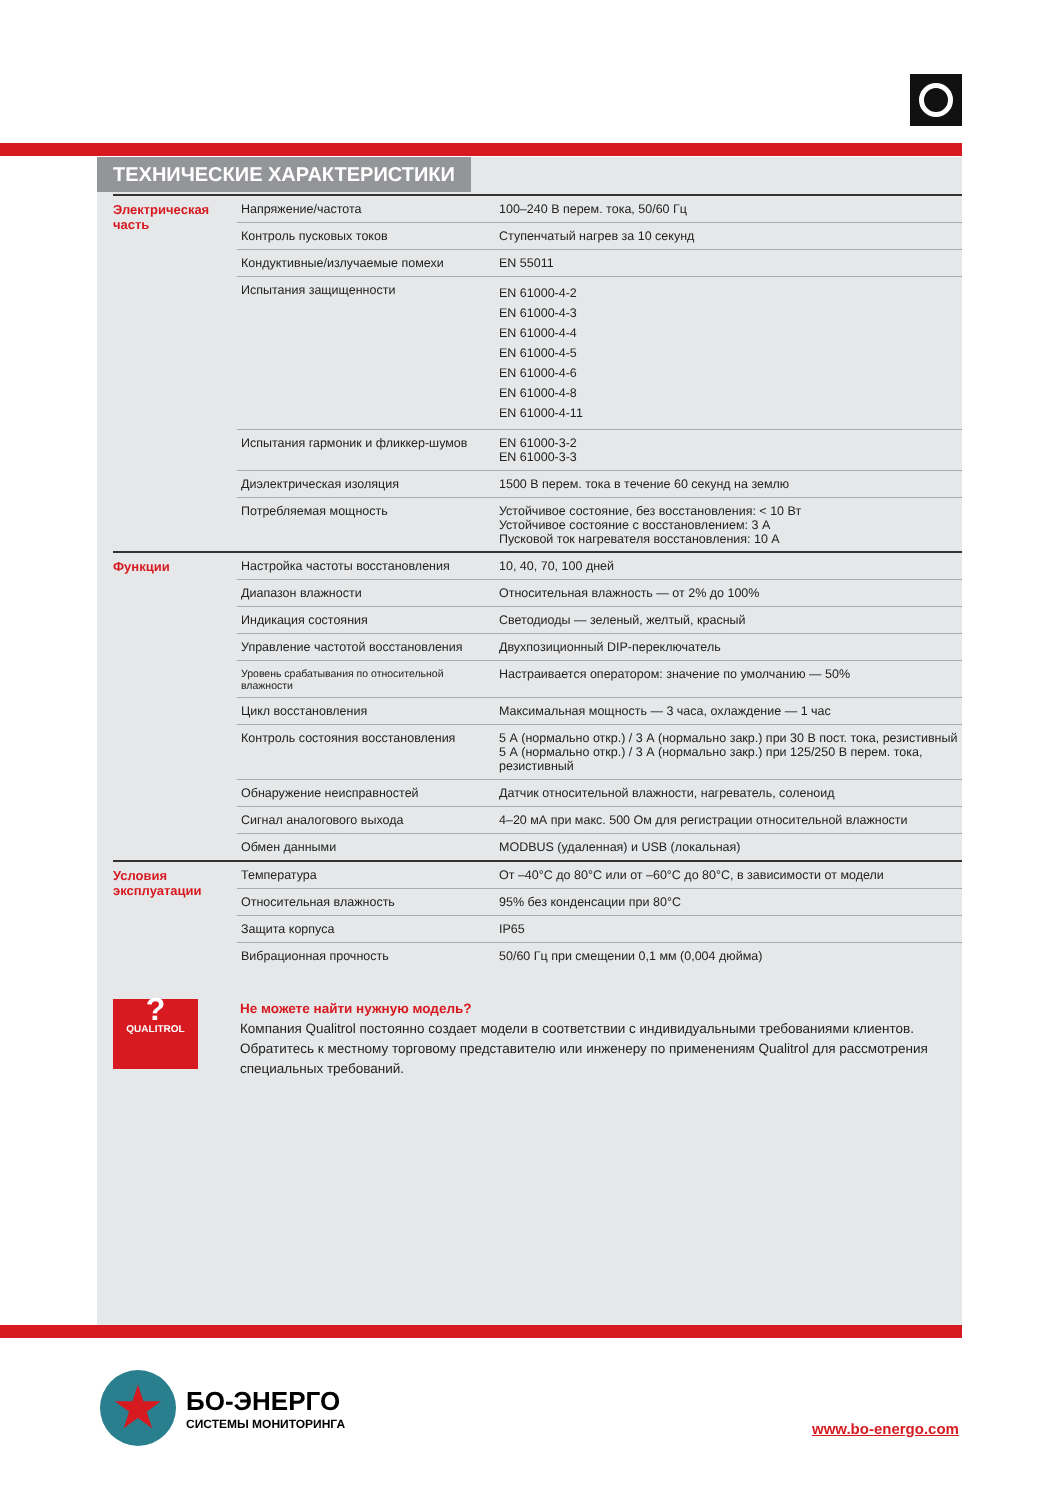ТЕХНИЧЕСКИЕ ХАРАКТЕРИСТИКИ
| Электрическая часть | Напряжение/частота | 100–240 В перем. тока, 50/60 Гц |
| | Контроль пусковых токов | Ступенчатый нагрев за 10 секунд |
| | Кондуктивные/излучаемые помехи | EN 55011 |
| | Испытания защищенности | EN 61000-4-2 EN 61000-4-3 EN 61000-4-4 EN 61000-4-5 EN 61000-4-6 EN 61000-4-8 EN 61000-4-11 |
| | Испытания гармоник и фликкер-шумов | EN 61000-3-2 EN 61000-3-3 |
| | Диэлектрическая изоляция | 1500 В перем. тока в течение 60 секунд на землю |
| | Потребляемая мощность | Устойчивое состояние, без восстановления: < 10 Вт Устойчивое состояние с восстановлением: 3 А Пусковой ток нагревателя восстановления: 10 А |
| Функции | Настройка частоты восстановления | 10, 40, 70, 100 дней |
| | Диапазон влажности | Относительная влажность — от 2% до 100% |
| | Индикация состояния | Светодиоды — зеленый, желтый, красный |
| | Управление частотой восстановления | Двухпозиционный DIP-переключатель |
| | Уровень срабатывания по относительной влажности | Настраивается оператором: значение по умолчанию — 50% |
| | Цикл восстановления | Максимальная мощность — 3 часа, охлаждение — 1 час |
| | Контроль состояния восстановления | 5 А (нормально откр.) / 3 А (нормально закр.) при 30 В пост. тока, резистивный 5 А (нормально откр.) / 3 А (нормально закр.) при 125/250 В перем. тока, резистивный |
| | Обнаружение неисправностей | Датчик относительной влажности, нагреватель, соленоид |
| | Сигнал аналогового выхода | 4–20 мА при макс. 500 Ом для регистрации относительной влажности |
| | Обмен данными | MODBUS (удаленная) и USB (локальная) |
| Условия эксплуатации | Температура | От –40°C до 80°C или от –60°C до 80°C, в зависимости от модели |
| | Относительная влажность | 95% без конденсации при 80°C |
| | Защита корпуса | IP65 |
| | Вибрационная прочность | 50/60 Гц при смещении 0,1 мм (0,004 дюйма) |
?
QUALITROL
Не можете найти нужную модель?
Компания Qualitrol постоянно создает модели в соответствии с индивидуальными требованиями клиентов. Обратитесь к местному торговому представителю или инженеру по применениям Qualitrol для рассмотрения специальных требований.
★
БО-ЭНЕРГО
СИСТЕМЫ МОНИТОРИНГА
www.bo-energo.com